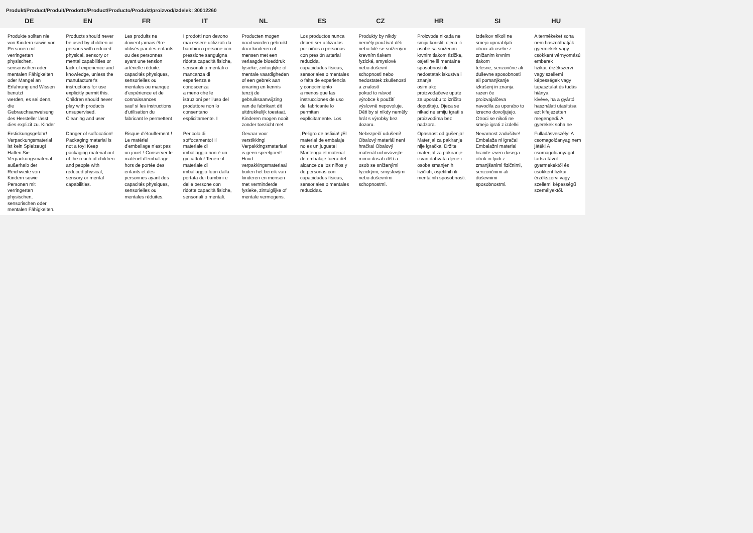Produkt/Product/Produit/Prodotto/Product/Producto/Produkt/proizvod/Izdelek: 30012260
| DE | EN | FR | IT | NL | ES | CZ | HR | SI | HU |
| --- | --- | --- | --- | --- | --- | --- | --- | --- | --- |
| Produkte sollten nie von Kindern sowie von Personen mit verringerten physischen, sensorischen oder mentalen Fähigkeiten oder Mangel an Erfahrung und Wissen benutzt werden, es sei denn, die Gebrauchsanweisung des Hersteller lässt dies explizit zu. Kinder | Products should never be used by children or persons with reduced physical, sensory or mental capabilities or lack of experience and knowledge, unless the manufacturer's instructions for use explicitly permit this. Children should never play with products unsupervised. Cleaning and user | Les produits ne doivent jamais être utilisés par des enfants ou des personnes ayant une tension artérielle réduite. capacités physiques, sensorielles ou mentales ou manque d’expérience et de connaissances sauf si les instructions d'utilisation du fabricant le permettent | I prodotti non devono mai essere utilizzati da bambini o persone con pressione sanguigna ridotta capacità fisiche, sensoriali o mentali o mancanza di esperienza e conoscenza a meno che le istruzioni per l'uso del produttore non lo consentano esplicitamente. I | Producten mogen nooit worden gebruikt door kinderen of mensen met een verlaagde bloeddruk fysieke, zintuiglijke of mentale vaardigheden of een gebrek aan ervaring en kennis tenzij de gebruiksaanwijzing van de fabrikant dit uitdrukkelijk toestaat. Kinderen mogen nooit zonder toezicht met | Los productos nunca deben ser utilizados por niños o personas con presión arterial reducida. capacidades físicas, sensoriales o mentales o falta de experiencia y conocimiento a menos que las instrucciones de uso del fabricante lo permitan explícitamente. Los | Produkty by nikdy neměly používat děti nebo lidé se sníženým krevním tlakem fyzické, smyslové nebo duševní schopnosti nebo nedostatek zkušeností a znalostí pokud to návod výrobce k použití výslovně nepovoluje. Děti by si nikdy neměly hrát s výrobky bez dozoru. | Proizvode nikada ne smiju koristiti djeca ili osobe sa sniženim krvnim tlakom fizičke, osjetilne ili mentalne sposobnosti ili nedostatak iskustva i znanja osim ako proizvođačeve upute za uporabu to izričito dopuštaju. Djeca se nikad ne smiju igrati s proizvodima bez nadzora. | Izdelkov nikoli ne smejo uporabljati otroci ali osebe z znižanim krvnim tlakom telesne, senzorične ali duševne sposobnosti ali pomanjkanje izkušenj in znanja razen če proizvajalčeva navodila za uporabo to izrecno dovoljujejo. Otroci se nikoli ne smejo igrati z izdelki | A termékeket soha nem használhatják gyermekek vagy csökkent vérnyomású emberek fizikai, érzékszervi vagy szellemi képességek vagy tapasztalat és tudás hiánya kivéve, ha a gyártó használati utasítása ezt kifejezetten megengedi. A gyerekek soha ne |
| Erstickungsgefahr! Verpackungsmaterial ist kein Spielzeug! Halten Sie Verpackungsmaterial außerhalb der Reichweite von Kindern sowie Personen mit verringerten physischen, sensorischen oder mentalen Fähigkeiten. | Danger of suffocation! Packaging material is not a toy! Keep packaging material out of the reach of children and people with reduced physical, sensory or mental capabilities. | Risque d'étouffement ! Le matériel d’emballage n’est pas un jouet ! Conserver le matériel d'emballage hors de portée des enfants et des personnes ayant des capacités physiques, sensorielles ou mentales réduites. | Pericolo di soffocamento! Il materiale di imballaggio non è un giocattolo! Tenere il materiale di imballaggio fuori dalla portata dei bambini e delle persone con ridotte capacità fisiche, sensoriali o mentali. | Gevaar voor verstikking! Verpakkingsmateriaal is geen speelgoed! Houd verpakkingsmateriaal buiten het bereik van kinderen en mensen met verminderde fysieke, zintuiglijke of mentale vermogens. | ¡Peligro de asfixia! ¡El material de embalaje no es un juguete! Mantenga el material de embalaje fuera del alcance de los niños y de personas con capacidades físicas, sensoriales o mentales reducidas. | Nebezpečí udušení! Obalový materiál není hračka! Obalový materiál uchovávejte mimo dosah dětí a osob se sníženými fyzickými, smyslovými nebo duševními schopnostmi. | Opasnost od gušenja! Materijal za pakiranje nije igračka! Držite materijal za pakiranje izvan dohvata djece i osoba smanjenih fizičkih, osjetilnih ili mentalnih sposobnosti. | Nevarnost zadušitve! Embalaža ni igrača! Embalažni material hranite izven dosega otrok in ljudi z zmanjšanimi fizičnimi, senzoričnimi ali duševnimi sposobnostmi. | Fulladásveszély! A csomagolóanyag nem játék! A csomagolóanyagot tartsa távol gyermekektől és csökkent fizikai, érzékszervi vagy szellemi képességű személyektől. |